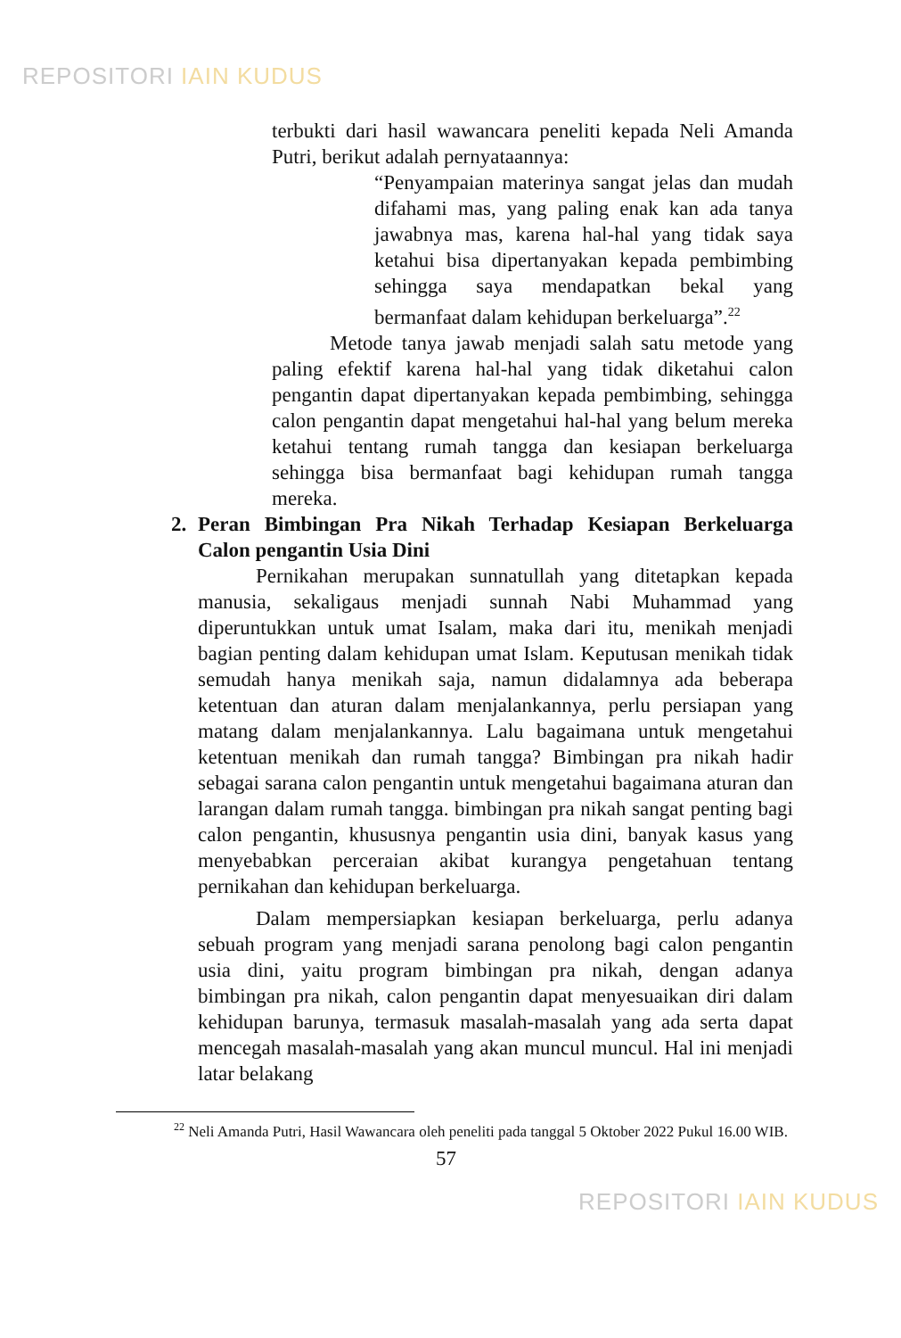REPOSITORI IAIN KUDUS
terbukti dari hasil wawancara peneliti kepada Neli Amanda Putri, berikut adalah pernyataannya:
“Penyampaian materinya sangat jelas dan mudah difahami mas, yang paling enak kan ada tanya jawabnya mas, karena hal-hal yang tidak saya ketahui bisa dipertanyakan kepada pembimbing sehingga saya mendapatkan bekal yang bermanfaat dalam kehidupan berkeluarga”.<sup>22</sup>
Metode tanya jawab menjadi salah satu metode yang paling efektif karena hal-hal yang tidak diketahui calon pengantin dapat dipertanyakan kepada pembimbing, sehingga calon pengantin dapat mengetahui hal-hal yang belum mereka ketahui tentang rumah tangga dan kesiapan berkeluarga sehingga bisa bermanfaat bagi kehidupan rumah tangga mereka.
2. Peran Bimbingan Pra Nikah Terhadap Kesiapan Berkeluarga Calon pengantin Usia Dini
Pernikahan merupakan sunnatullah yang ditetapkan kepada manusia, sekaligaus menjadi sunnah Nabi Muhammad yang diperuntukkan untuk umat Isalam, maka dari itu, menikah menjadi bagian penting dalam kehidupan umat Islam. Keputusan menikah tidak semudah hanya menikah saja, namun didalamnya ada beberapa ketentuan dan aturan dalam menjalankannya, perlu persiapan yang matang dalam menjalankannya. Lalu bagaimana untuk mengetahui ketentuan menikah dan rumah tangga? Bimbingan pra nikah hadir sebagai sarana calon pengantin untuk mengetahui bagaimana aturan dan larangan dalam rumah tangga. bimbingan pra nikah sangat penting bagi calon pengantin, khususnya pengantin usia dini, banyak kasus yang menyebabkan perceraian akibat kurangya pengetahuan tentang pernikahan dan kehidupan berkeluarga.
Dalam mempersiapkan kesiapan berkeluarga, perlu adanya sebuah program yang menjadi sarana penolong bagi calon pengantin usia dini, yaitu program bimbingan pra nikah, dengan adanya bimbingan pra nikah, calon pengantin dapat menyesuaikan diri dalam kehidupan barunya, termasuk masalah-masalah yang ada serta dapat mencegah masalah-masalah yang akan muncul muncul. Hal ini menjadi latar belakang
<sup>22</sup> Neli Amanda Putri, Hasil Wawancara oleh peneliti pada tanggal 5 Oktober 2022 Pukul 16.00 WIB.
57
REPOSITORI IAIN KUDUS